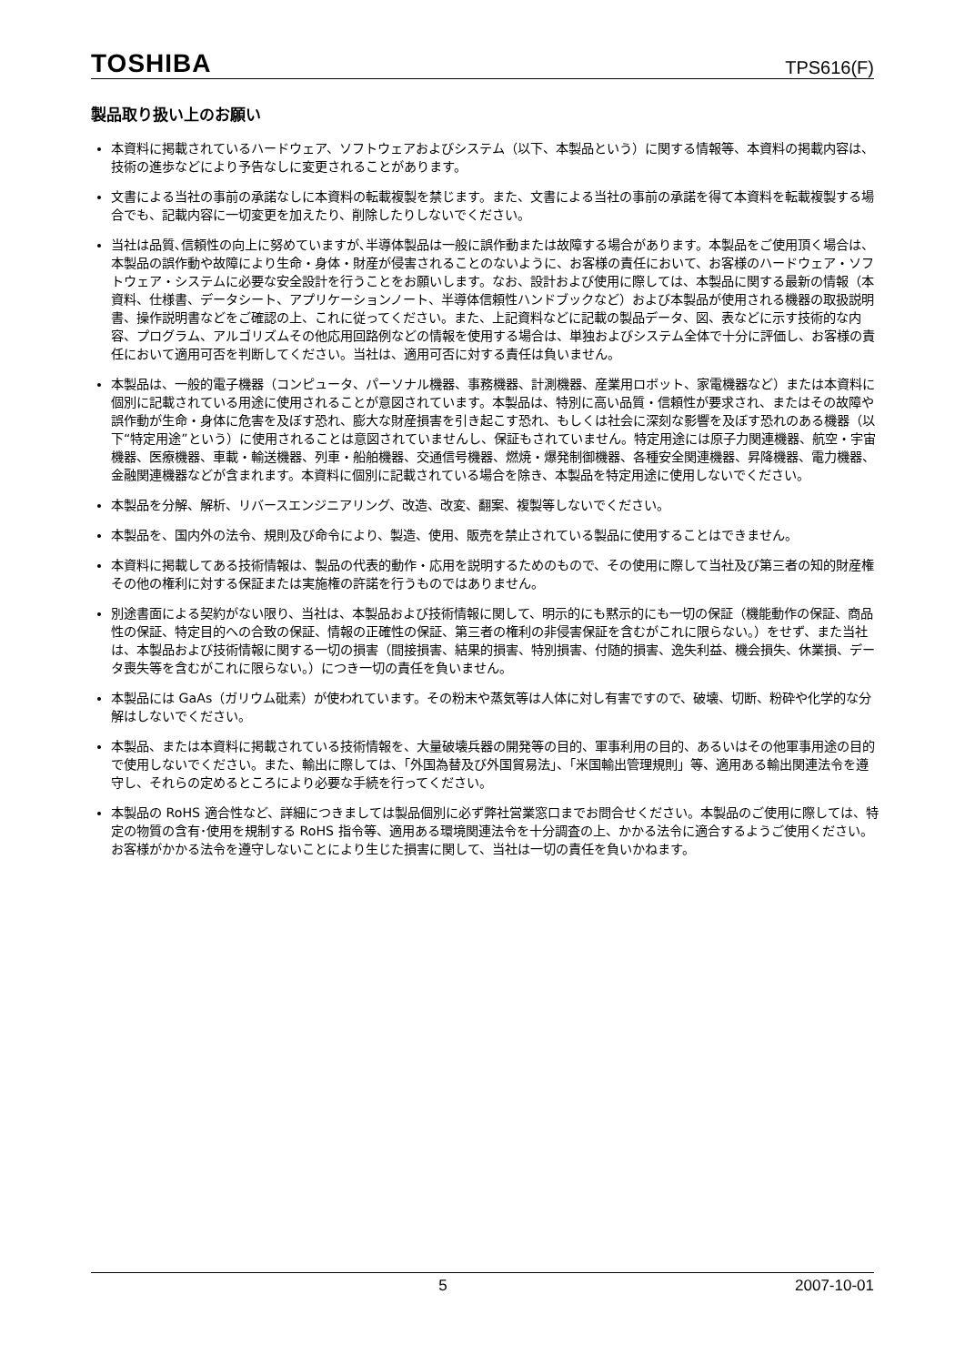TOSHIBA TPS616(F)
製品取り扱い上のお願い
本資料に掲載されているハードウェア、ソフトウェアおよびシステム（以下、本製品という）に関する情報等、本資料の掲載内容は、技術の進歩などにより予告なしに変更されることがあります。
文書による当社の事前の承諾なしに本資料の転載複製を禁じます。また、文書による当社の事前の承諾を得て本資料を転載複製する場合でも、記載内容に一切変更を加えたり、削除したりしないでください。
当社は品質､信頼性の向上に努めていますが､半導体製品は一般に誤作動または故障する場合があります。本製品をご使用頂く場合は、本製品の誤作動や故障により生命・身体・財産が侵害されることのないように、お客様の責任において、お客様のハードウェア・ソフトウェア・システムに必要な安全設計を行うことをお願いします。なお、設計および使用に際しては、本製品に関する最新の情報（本資料、仕様書、データシート、アプリケーションノート、半導体信頼性ハンドブックなど）および本製品が使用される機器の取扱説明書、操作説明書などをご確認の上、これに従ってください。また、上記資料などに記載の製品データ、図、表などに示す技術的な内容、プログラム、アルゴリズムその他応用回路例などの情報を使用する場合は、単独およびシステム全体で十分に評価し、お客様の責任において適用可否を判断してください。当社は、適用可否に対する責任は負いません。
本製品は、一般的電子機器（コンピュータ、パーソナル機器、事務機器、計測機器、産業用ロボット、家電機器など）または本資料に個別に記載されている用途に使用されることが意図されています。本製品は、特別に高い品質・信頼性が要求され、またはその故障や誤作動が生命・身体に危害を及ぼす恐れ、膨大な財産損害を引き起こす恐れ、もしくは社会に深刻な影響を及ぼす恐れのある機器（以下“特定用途”という）に使用されることは意図されていませんし、保証もされていません。特定用途には原子力関連機器、航空・宇宙機器、医療機器、車載・輸送機器、列車・船舶機器、交通信号機器、燃焼・爆発制御機器、各種安全関連機器、昇降機器、電力機器、金融関連機器などが含まれます。本資料に個別に記載されている場合を除き、本製品を特定用途に使用しないでください。
本製品を分解、解析、リバースエンジニアリング、改造、改変、翻案、複製等しないでください。
本製品を、国内外の法令、規則及び命令により、製造、使用、販売を禁止されている製品に使用することはできません。
本資料に掲載してある技術情報は、製品の代表的動作・応用を説明するためのもので、その使用に際して当社及び第三者の知的財産権その他の権利に対する保証または実施権の許諾を行うものではありません。
別途書面による契約がない限り、当社は、本製品および技術情報に関して、明示的にも黙示的にも一切の保証（機能動作の保証、商品性の保証、特定目的への合致の保証、情報の正確性の保証、第三者の権利の非侵害保証を含むがこれに限らない。）をせず、また当社は、本製品および技術情報に関する一切の損害（間接損害、結果的損害、特別損害、付随的損害、逸失利益、機会損失、休業損、データ喪失等を含むがこれに限らない。）につき一切の責任を負いません。
本製品には GaAs（ガリウム砒素）が使われています。その粉末や蒸気等は人体に対し有害ですので、破壊、切断、粉砕や化学的な分解はしないでください。
本製品、または本資料に掲載されている技術情報を、大量破壊兵器の開発等の目的、軍事利用の目的、あるいはその他軍事用途の目的で使用しないでください。また、輸出に際しては、「外国為替及び外国貿易法」、「米国輸出管理規則」等、適用ある輸出関連法令を遵守し、それらの定めるところにより必要な手続を行ってください。
本製品の RoHS 適合性など、詳細につきましては製品個別に必ず弊社営業窓口までお問合せください。本製品のご使用に際しては、特定の物質の含有･使用を規制する RoHS 指令等、適用ある環境関連法令を十分調査の上、かかる法令に適合するようご使用ください。お客様がかかる法令を遵守しないことにより生じた損害に関して、当社は一切の責任を負いかねます。
5 2007-10-01